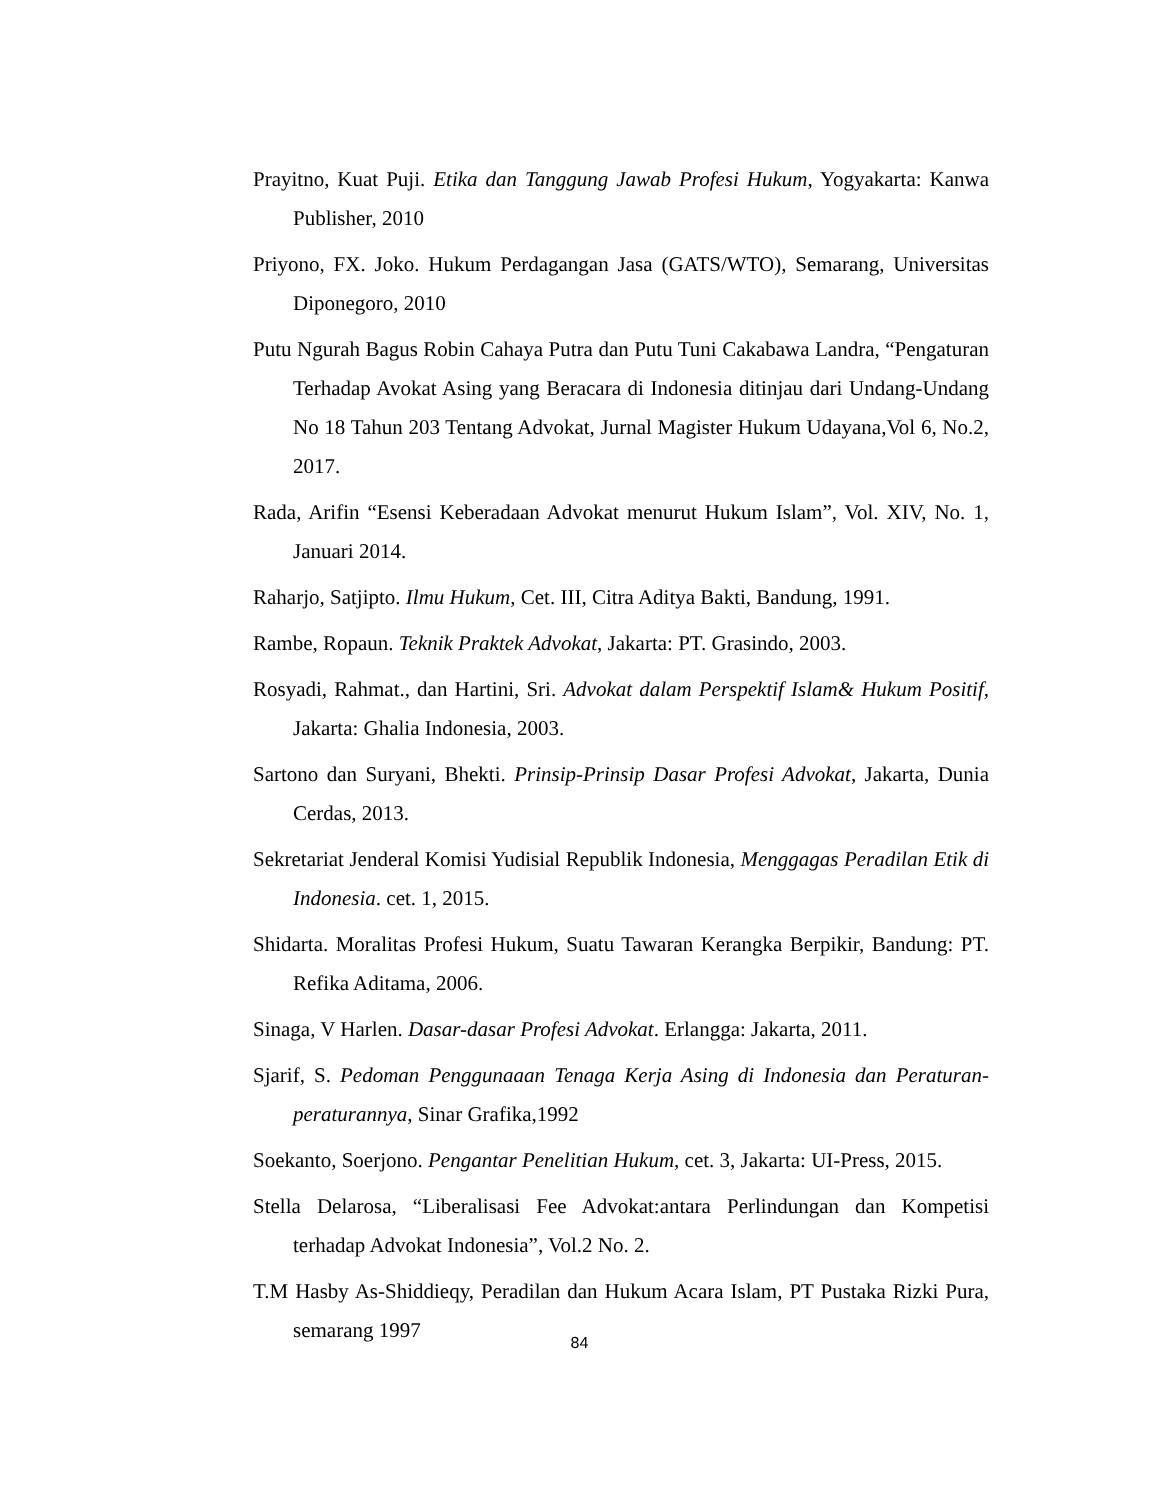Prayitno, Kuat Puji. Etika dan Tanggung Jawab Profesi Hukum, Yogyakarta: Kanwa Publisher, 2010
Priyono, FX. Joko. Hukum Perdagangan Jasa (GATS/WTO), Semarang, Universitas Diponegoro, 2010
Putu Ngurah Bagus Robin Cahaya Putra dan Putu Tuni Cakabawa Landra, “Pengaturan Terhadap Avokat Asing yang Beracara di Indonesia ditinjau dari Undang-Undang No 18 Tahun 203 Tentang Advokat, Jurnal Magister Hukum Udayana,Vol 6, No.2, 2017.
Rada, Arifin “Esensi Keberadaan Advokat menurut Hukum Islam”, Vol. XIV, No. 1, Januari 2014.
Raharjo, Satjipto. Ilmu Hukum, Cet. III, Citra Aditya Bakti, Bandung, 1991.
Rambe, Ropaun. Teknik Praktek Advokat, Jakarta: PT. Grasindo, 2003.
Rosyadi, Rahmat., dan Hartini, Sri. Advokat dalam Perspektif Islam& Hukum Positif, Jakarta: Ghalia Indonesia, 2003.
Sartono dan Suryani, Bhekti. Prinsip-Prinsip Dasar Profesi Advokat, Jakarta, Dunia Cerdas, 2013.
Sekretariat Jenderal Komisi Yudisial Republik Indonesia, Menggagas Peradilan Etik di Indonesia. cet. 1, 2015.
Shidarta. Moralitas Profesi Hukum, Suatu Tawaran Kerangka Berpikir, Bandung: PT. Refika Aditama, 2006.
Sinaga, V Harlen. Dasar-dasar Profesi Advokat. Erlangga: Jakarta, 2011.
Sjarif, S. Pedoman Penggunaaan Tenaga Kerja Asing di Indonesia dan Peraturan-peraturannya, Sinar Grafika,1992
Soekanto, Soerjono. Pengantar Penelitian Hukum, cet. 3, Jakarta: UI-Press, 2015.
Stella Delarosa, “Liberalisasi Fee Advokat:antara Perlindungan dan Kompetisi terhadap Advokat Indonesia”, Vol.2 No. 2.
T.M Hasby As-Shiddieqy, Peradilan dan Hukum Acara Islam, PT Pustaka Rizki Pura, semarang 1997
84